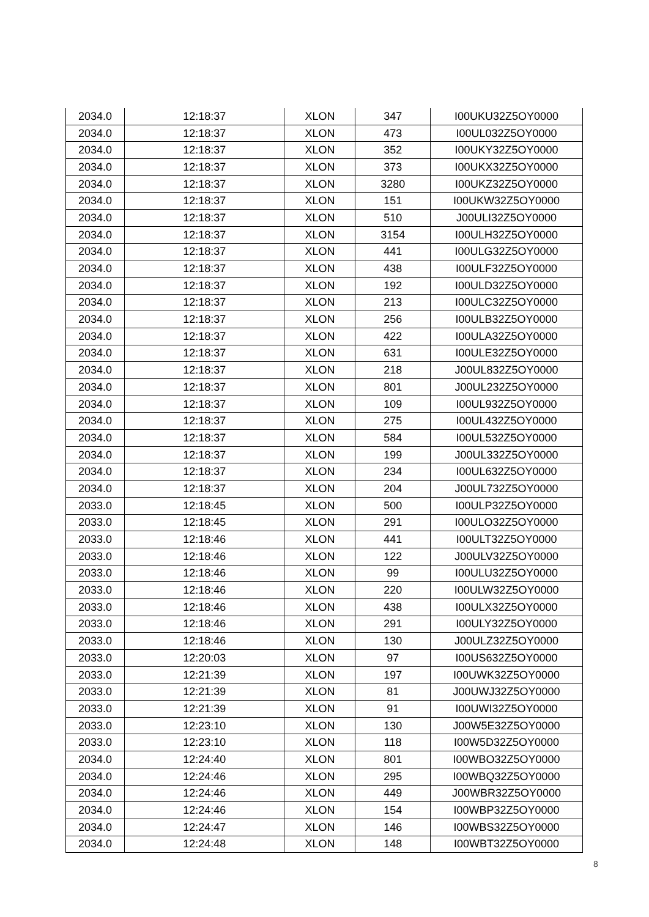| 2034.0 | 12:18:37 | XLON | 347 | I00UKU32Z5OY0000 |
| 2034.0 | 12:18:37 | XLON | 473 | I00UL032Z5OY0000 |
| 2034.0 | 12:18:37 | XLON | 352 | I00UKY32Z5OY0000 |
| 2034.0 | 12:18:37 | XLON | 373 | I00UKX32Z5OY0000 |
| 2034.0 | 12:18:37 | XLON | 3280 | I00UKZ32Z5OY0000 |
| 2034.0 | 12:18:37 | XLON | 151 | I00UKW32Z5OY0000 |
| 2034.0 | 12:18:37 | XLON | 510 | J00ULI32Z5OY0000 |
| 2034.0 | 12:18:37 | XLON | 3154 | I00ULH32Z5OY0000 |
| 2034.0 | 12:18:37 | XLON | 441 | I00ULG32Z5OY0000 |
| 2034.0 | 12:18:37 | XLON | 438 | I00ULF32Z5OY0000 |
| 2034.0 | 12:18:37 | XLON | 192 | I00ULD32Z5OY0000 |
| 2034.0 | 12:18:37 | XLON | 213 | I00ULC32Z5OY0000 |
| 2034.0 | 12:18:37 | XLON | 256 | I00ULB32Z5OY0000 |
| 2034.0 | 12:18:37 | XLON | 422 | I00ULA32Z5OY0000 |
| 2034.0 | 12:18:37 | XLON | 631 | I00ULE32Z5OY0000 |
| 2034.0 | 12:18:37 | XLON | 218 | J00UL832Z5OY0000 |
| 2034.0 | 12:18:37 | XLON | 801 | J00UL232Z5OY0000 |
| 2034.0 | 12:18:37 | XLON | 109 | I00UL932Z5OY0000 |
| 2034.0 | 12:18:37 | XLON | 275 | I00UL432Z5OY0000 |
| 2034.0 | 12:18:37 | XLON | 584 | I00UL532Z5OY0000 |
| 2034.0 | 12:18:37 | XLON | 199 | J00UL332Z5OY0000 |
| 2034.0 | 12:18:37 | XLON | 234 | I00UL632Z5OY0000 |
| 2034.0 | 12:18:37 | XLON | 204 | J00UL732Z5OY0000 |
| 2033.0 | 12:18:45 | XLON | 500 | I00ULP32Z5OY0000 |
| 2033.0 | 12:18:45 | XLON | 291 | I00ULO32Z5OY0000 |
| 2033.0 | 12:18:46 | XLON | 441 | I00ULT32Z5OY0000 |
| 2033.0 | 12:18:46 | XLON | 122 | J00ULV32Z5OY0000 |
| 2033.0 | 12:18:46 | XLON | 99 | I00ULU32Z5OY0000 |
| 2033.0 | 12:18:46 | XLON | 220 | I00ULW32Z5OY0000 |
| 2033.0 | 12:18:46 | XLON | 438 | I00ULX32Z5OY0000 |
| 2033.0 | 12:18:46 | XLON | 291 | I00ULY32Z5OY0000 |
| 2033.0 | 12:18:46 | XLON | 130 | J00ULZ32Z5OY0000 |
| 2033.0 | 12:20:03 | XLON | 97 | I00US632Z5OY0000 |
| 2033.0 | 12:21:39 | XLON | 197 | I00UWK32Z5OY0000 |
| 2033.0 | 12:21:39 | XLON | 81 | J00UWJ32Z5OY0000 |
| 2033.0 | 12:21:39 | XLON | 91 | I00UWI32Z5OY0000 |
| 2033.0 | 12:23:10 | XLON | 130 | J00W5E32Z5OY0000 |
| 2033.0 | 12:23:10 | XLON | 118 | I00W5D32Z5OY0000 |
| 2034.0 | 12:24:40 | XLON | 801 | I00WBO32Z5OY0000 |
| 2034.0 | 12:24:46 | XLON | 295 | I00WBQ32Z5OY0000 |
| 2034.0 | 12:24:46 | XLON | 449 | J00WBR32Z5OY0000 |
| 2034.0 | 12:24:46 | XLON | 154 | I00WBP32Z5OY0000 |
| 2034.0 | 12:24:47 | XLON | 146 | I00WBS32Z5OY0000 |
| 2034.0 | 12:24:48 | XLON | 148 | I00WBT32Z5OY0000 |
8